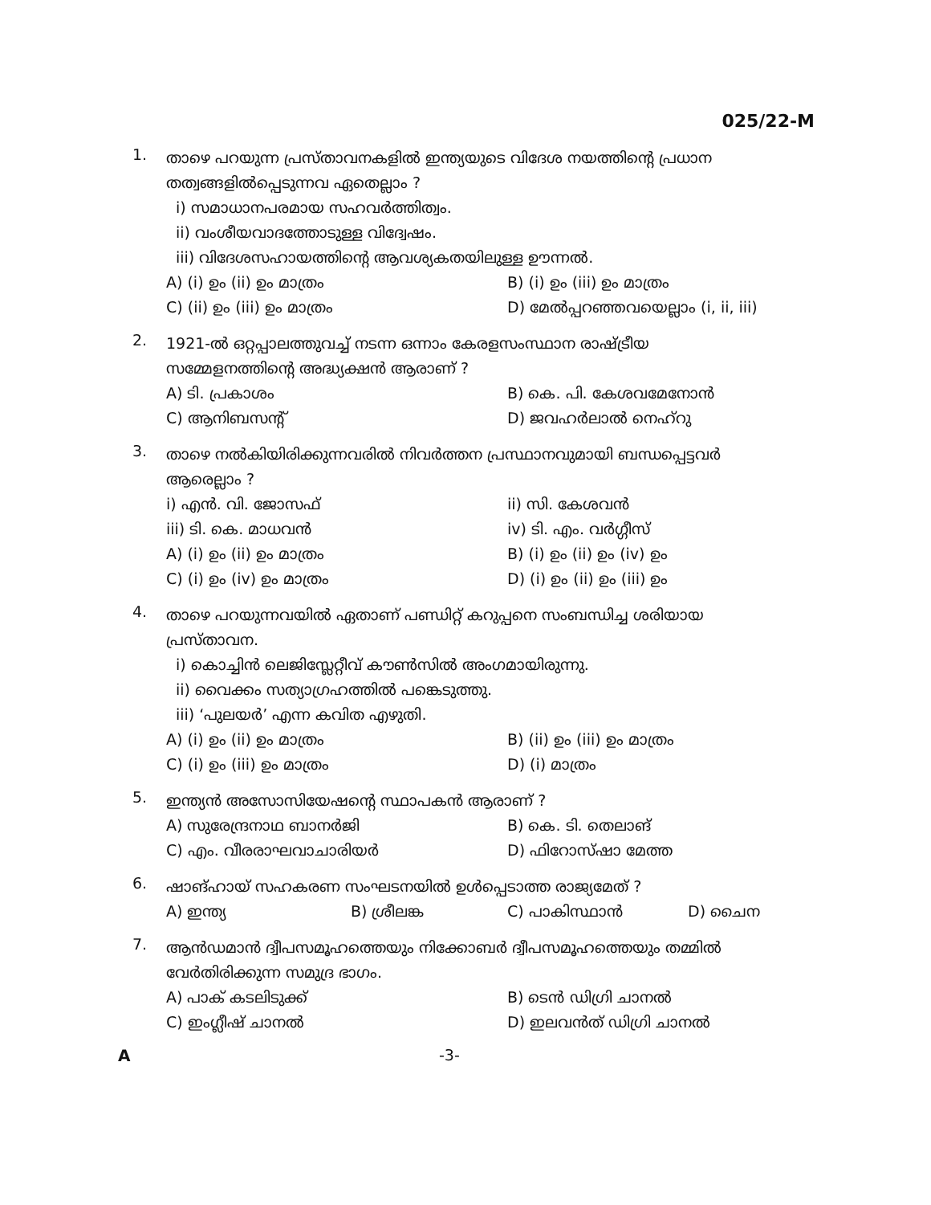025/22-M
1.
താഴെ പറയുന്ന പ്രസ്താവനകളിൽ ഇന്ത്യയുടെ വിദേശ നയത്തിന്റെ പ്രധാന തത്വങ്ങളിൽപ്പെടുന്നവ ഏതെല്ലാം ?
i) സമാധാനപരമായ സഹവർത്തിത്വം.
ii) വംശീയവാദത്തോടുള്ള വിദ്വേഷം.
iii) വിദേശസഹായത്തിന്റെ ആവശ്യകതയിലുള്ള ഊന്നൽ.
A) (i) ഉം (ii) ഉം മാത്രം B) (i) ഉം (iii) ഉം മാത്രം C) (ii) ഉം (iii) ഉം മാത്രം D) മേൽപ്പറഞ്ഞവയെല്ലാം (i, ii, iii)
2.
1921-ൽ ഒറ്റപ്പാലത്തുവച്ച് നടന്ന ഒന്നാം കേരളസംസ്ഥാന രാഷ്ട്രീയ സമ്മേളനത്തിന്റെ അദ്ധ്യക്ഷൻ ആരാണ് ?
A) ടി. പ്രകാശം B) കെ. പി. കേശവമേനോൻ C) ആനിബസന്റ് D) ജവഹർലാൽ നെഹ്റു
3.
താഴെ നൽകിയിരിക്കുന്നവരിൽ നിവർത്തന പ്രസ്ഥാനവുമായി ബന്ധപ്പെട്ടവർ ആരെല്ലാം ?
i) എൻ. വി. ജോസഫ് ii) സി. കേശവൻ iii) ടി. കെ. മാധവൻ iv) ടി. എം. വർഗ്ഗീസ് A) (i) ഉം (ii) ഉം മാത്രം B) (i) ഉം (ii) ഉം (iv) ഉം C) (i) ഉം (iv) ഉം മാത്രം D) (i) ഉം (ii) ഉം (iii) ഉം
4.
താഴെ പറയുന്നവയിൽ ഏതാണ് പണ്ഡിറ്റ് കറുപ്പനെ സംബന്ധിച്ച ശരിയായ പ്രസ്താവന.
i) കൊച്ചിൻ ലെജിസ്ലേറ്റീവ് കൗൺസിൽ അംഗമായിരുന്നു.
ii) വൈക്കം സത്യാഗ്രഹത്തിൽ പങ്കെടുത്തു.
iii) ‘പുലയർ’ എന്ന കവിത എഴുതി.
A) (i) ഉം (ii) ഉം മാത്രം B) (ii) ഉം (iii) ഉം മാത്രം C) (i) ഉം (iii) ഉം മാത്രം D) (i) മാത്രം
5.
ഇന്ത്യൻ അസോസിയേഷന്റെ സ്ഥാപകൻ ആരാണ് ?
A) സുരേന്ദ്രനാഥ ബാനർജി B) കെ. ടി. തെലാങ് C) എം. വീരരാഘവാചാരിയർ D) ഫിറോസ്ഷാ മേത്ത
6.
ഷാങ്ഹായ് സഹകരണ സംഘടനയിൽ ഉൾപ്പെടാത്ത രാജ്യമേത് ?
A) ഇന്ത്യ B) ശ്രീലങ്ക C) പാകിസ്ഥാൻ D) ചൈന
7.
ആൻഡമാൻ ദ്വീപസമൂഹത്തെയും നിക്കോബർ ദ്വീപസമൂഹത്തെയും തമ്മിൽ വേർതിരിക്കുന്ന സമുദ്ര ഭാഗം.
A) പാക് കടലിടുക്ക് B) ടെൻ ഡിഗ്രി ചാനൽ C) ഇംഗ്ലീഷ് ചാനൽ D) ഇലവൻത് ഡിഗ്രി ചാനൽ
A -3-